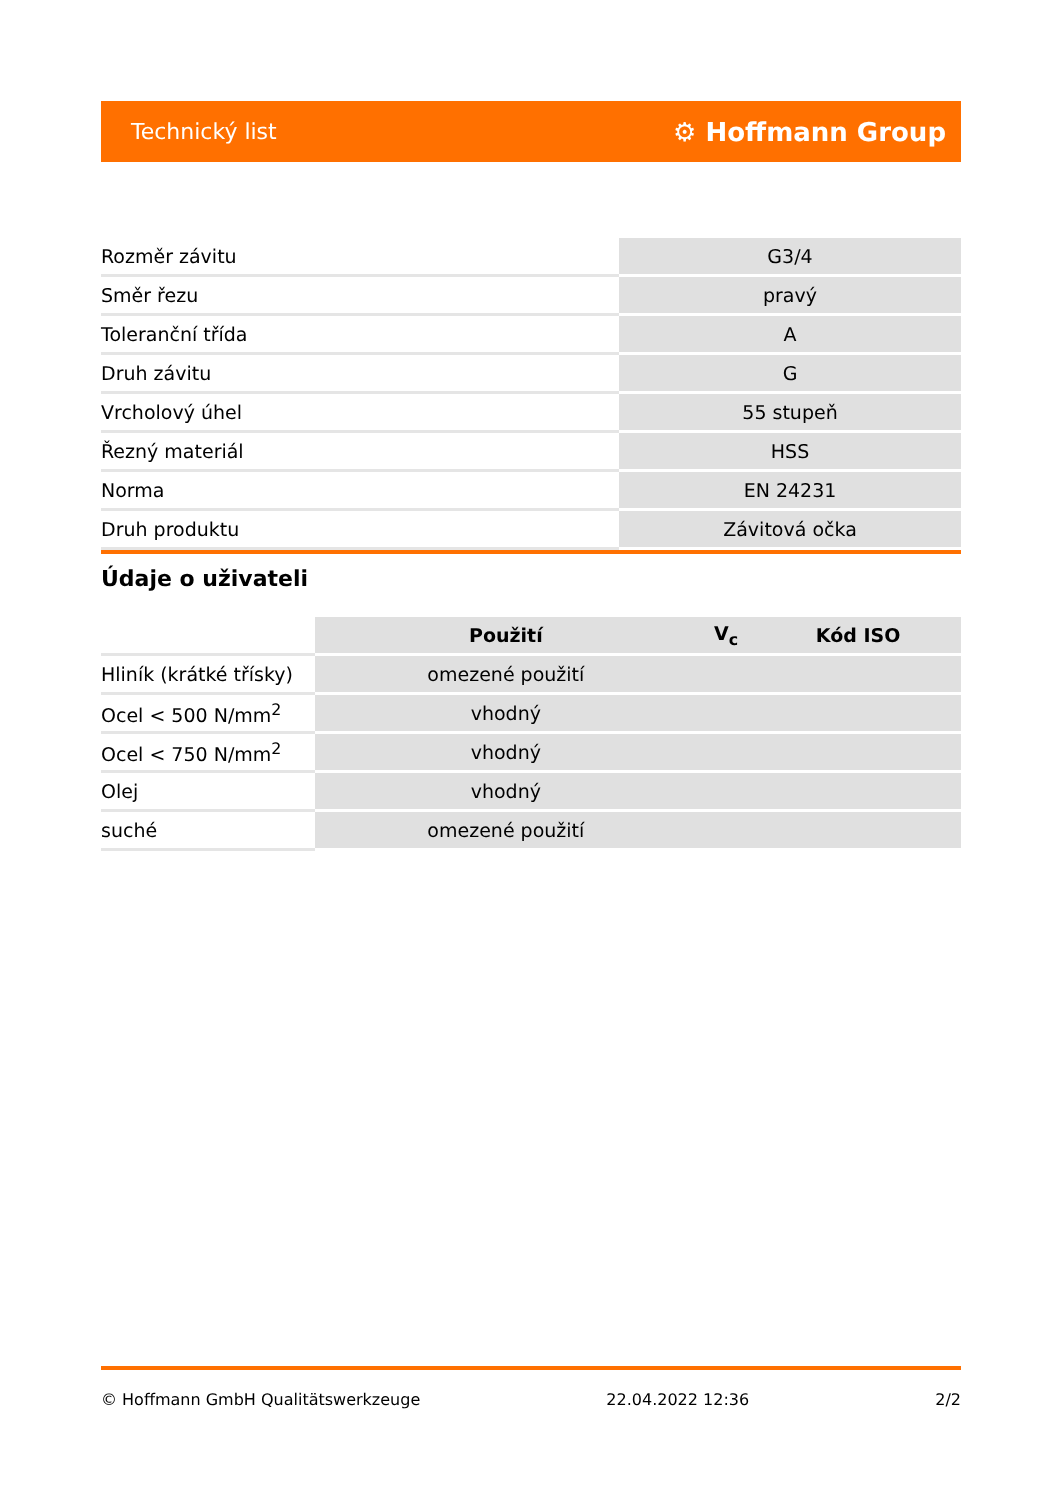Technický list ⚙ Hoffmann Group
| Rozměr závitu | G3/4 |
| Směr řezu | pravý |
| Toleranční třída | A |
| Druh závitu | G |
| Vrcholový úhel | 55 stupeň |
| Řezný materiál | HSS |
| Norma | EN 24231 |
| Druh produktu | Závitová očka |
Údaje o uživateli
| | Použití | V<sub>c</sub> | Kód ISO |
| --- | --- | --- | --- |
| Hliník (krátké třísky) | omezené použití | | |
| Ocel < 500 N/mm<sup>2</sup> | vhodný | | |
| Ocel < 750 N/mm<sup>2</sup> | vhodný | | |
| Olej | vhodný | | |
| suché | omezené použití | | |
© Hoffmann GmbH Qualitätswerkzeuge 22.04.2022 12:36 2/2